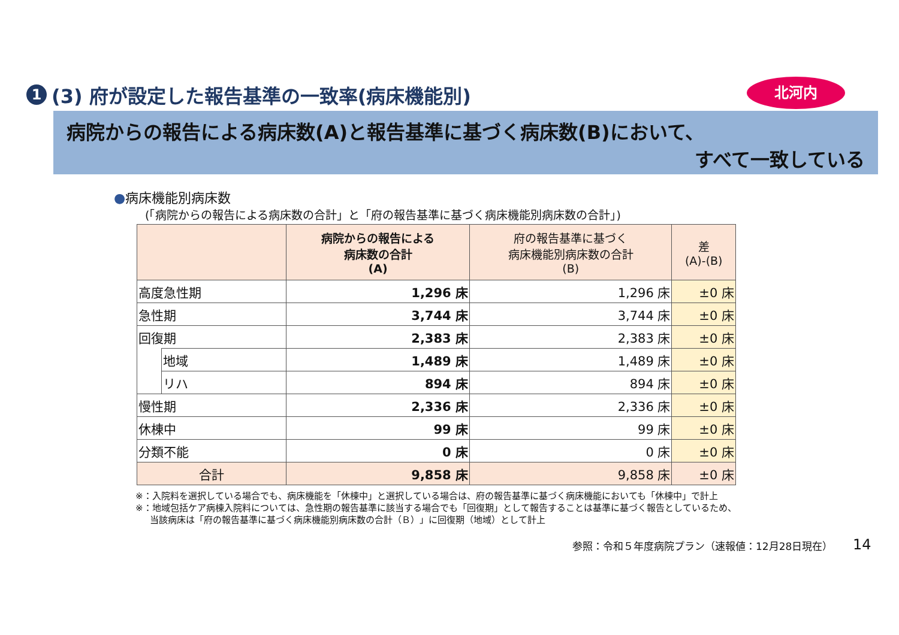1 (3) 府が設定した報告基準の一致率(病床機能別)
北河内
病院からの報告による病床数(A)と報告基準に基づく病床数(B)において、
すべて一致している
●病床機能別病床数
(「病院からの報告による病床数の合計」と「府の報告基準に基づく病床機能別病床数の合計」)
| | | 病院からの報告による 病床数の合計 (A) | 府の報告基準に基づく 病床機能別病床数の合計 (B) | 差 (A)-(B) |
| --- | --- | --- | --- | --- |
| 高度急性期 | | 1,296 床 | 1,296 床 | ±0 床 |
| 急性期 | | 3,744 床 | 3,744 床 | ±0 床 |
| 回復期 | | 2,383 床 | 2,383 床 | ±0 床 |
| | 地域 | 1,489 床 | 1,489 床 | ±0 床 |
| | リハ | 894 床 | 894 床 | ±0 床 |
| 慢性期 | | 2,336 床 | 2,336 床 | ±0 床 |
| 休棟中 | | 99 床 | 99 床 | ±0 床 |
| 分類不能 | | 0 床 | 0 床 | ±0 床 |
| 合計 | | 9,858 床 | 9,858 床 | ±0 床 |
※：入院料を選択している場合でも、病床機能を「休棟中」と選択している場合は、府の報告基準に基づく病床機能においても「休棟中」で計上
※：地域包括ケア病棟入院料については、急性期の報告基準に該当する場合でも「回復期」として報告することは基準に基づく報告としているため、
当該病床は「府の報告基準に基づく病床機能別病床数の合計（Ｂ）」に回復期（地域）として計上
参照：令和５年度病院プラン（速報値：12月28日現在）
14